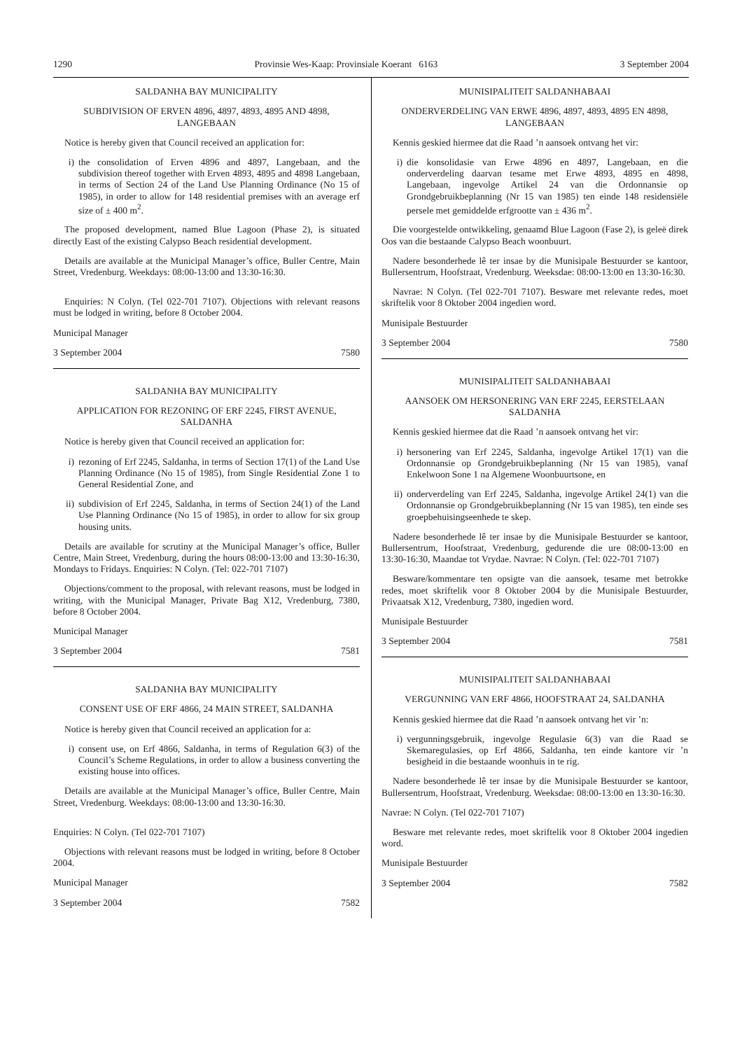1290 Provinsie Wes-Kaap: Provinsiale Koerant 6163 3 September 2004
SALDANHA BAY MUNICIPALITY
SUBDIVISION OF ERVEN 4896, 4897, 4893, 4895 AND 4898, LANGEBAAN
Notice is hereby given that Council received an application for:
i) the consolidation of Erven 4896 and 4897, Langebaan, and the subdivision thereof together with Erven 4893, 4895 and 4898 Langebaan, in terms of Section 24 of the Land Use Planning Ordinance (No 15 of 1985), in order to allow for 148 residential premises with an average erf size of ± 400 m<sup>2</sup>.
The proposed development, named Blue Lagoon (Phase 2), is situated directly East of the existing Calypso Beach residential development.
Details are available at the Municipal Manager’s office, Buller Centre, Main Street, Vredenburg. Weekdays: 08:00-13:00 and 13:30-16:30.
Enquiries: N Colyn. (Tel 022-701 7107). Objections with relevant reasons must be lodged in writing, before 8 October 2004.
Municipal Manager
3 September 2004 7580
SALDANHA BAY MUNICIPALITY
APPLICATION FOR REZONING OF ERF 2245, FIRST AVENUE, SALDANHA
Notice is hereby given that Council received an application for:
i) rezoning of Erf 2245, Saldanha, in terms of Section 17(1) of the Land Use Planning Ordinance (No 15 of 1985), from Single Residential Zone 1 to General Residential Zone, and
ii) subdivision of Erf 2245, Saldanha, in terms of Section 24(1) of the Land Use Planning Ordinance (No 15 of 1985), in order to allow for six group housing units.
Details are available for scrutiny at the Municipal Manager’s office, Buller Centre, Main Street, Vredenburg, during the hours 08:00-13:00 and 13:30-16:30, Mondays to Fridays. Enquiries: N Colyn. (Tel: 022-701 7107)
Objections/comment to the proposal, with relevant reasons, must be lodged in writing, with the Municipal Manager, Private Bag X12, Vredenburg, 7380, before 8 October 2004.
Municipal Manager
3 September 2004 7581
SALDANHA BAY MUNICIPALITY
CONSENT USE OF ERF 4866, 24 MAIN STREET, SALDANHA
Notice is hereby given that Council received an application for a:
i) consent use, on Erf 4866, Saldanha, in terms of Regulation 6(3) of the Council’s Scheme Regulations, in order to allow a business converting the existing house into offices.
Details are available at the Municipal Manager’s office, Buller Centre, Main Street, Vredenburg. Weekdays: 08:00-13:00 and 13:30-16:30.
Enquiries: N Colyn. (Tel 022-701 7107)
Objections with relevant reasons must be lodged in writing, before 8 October 2004.
Municipal Manager
3 September 2004 7582
MUNISIPALITEIT SALDANHABAAI
ONDERVERDELING VAN ERWE 4896, 4897, 4893, 4895 EN 4898, LANGEBAAN
Kennis geskied hiermee dat die Raad ’n aansoek ontvang het vir:
i) die konsolidasie van Erwe 4896 en 4897, Langebaan, en die onderverdeling daarvan tesame met Erwe 4893, 4895 en 4898, Langebaan, ingevolge Artikel 24 van die Ordonnansie op Grondgebruikbeplanning (Nr 15 van 1985) ten einde 148 residensiële persele met gemiddelde erfgrootte van ± 436 m<sup>2</sup>.
Die voorgestelde ontwikkeling, genaamd Blue Lagoon (Fase 2), is geleë direk Oos van die bestaande Calypso Beach woonbuurt.
Nadere besonderhede lê ter insae by die Munisipale Bestuurder se kantoor, Bullersentrum, Hoofstraat, Vredenburg. Weeksdae: 08:00-13:00 en 13:30-16:30.
Navrae: N Colyn. (Tel 022-701 7107). Besware met relevante redes, moet skriftelik voor 8 Oktober 2004 ingedien word.
Munisipale Bestuurder
3 September 2004 7580
MUNISIPALITEIT SALDANHABAAI
AANSOEK OM HERSONERING VAN ERF 2245, EERSTELAAN SALDANHA
Kennis geskied hiermee dat die Raad ’n aansoek ontvang het vir:
i) hersonering van Erf 2245, Saldanha, ingevolge Artikel 17(1) van die Ordonnansie op Grondgebruikbeplanning (Nr 15 van 1985), vanaf Enkelwoon Sone 1 na Algemene Woonbuurtsone, en
ii) onderverdeling van Erf 2245, Saldanha, ingevolge Artikel 24(1) van die Ordonnansie op Grondgebruikbeplanning (Nr 15 van 1985), ten einde ses groepbehuisingseenhede te skep.
Nadere besonderhede lê ter insae by die Munisipale Bestuurder se kantoor, Bullersentrum, Hoofstraat, Vredenburg, gedurende die ure 08:00-13:00 en 13:30-16:30, Maandae tot Vrydae. Navrae: N Colyn. (Tel: 022-701 7107)
Besware/kommentare ten opsigte van die aansoek, tesame met betrokke redes, moet skriftelik voor 8 Oktober 2004 by die Munisipale Bestuurder, Privaatsak X12, Vredenburg, 7380, ingedien word.
Munisipale Bestuurder
3 September 2004 7581
MUNISIPALITEIT SALDANHABAAI
VERGUNNING VAN ERF 4866, HOOFSTRAAT 24, SALDANHA
Kennis geskied hiermee dat die Raad ’n aansoek ontvang het vir ’n:
i) vergunningsgebruik, ingevolge Regulasie 6(3) van die Raad se Skemaregulasies, op Erf 4866, Saldanha, ten einde kantore vir ’n besigheid in die bestaande woonhuis in te rig.
Nadere besonderhede lê ter insae by die Munisipale Bestuurder se kantoor, Bullersentrum, Hoofstraat, Vredenburg. Weeksdae: 08:00-13:00 en 13:30-16:30.
Navrae: N Colyn. (Tel 022-701 7107)
Besware met relevante redes, moet skriftelik voor 8 Oktober 2004 ingedien word.
Munisipale Bestuurder
3 September 2004 7582